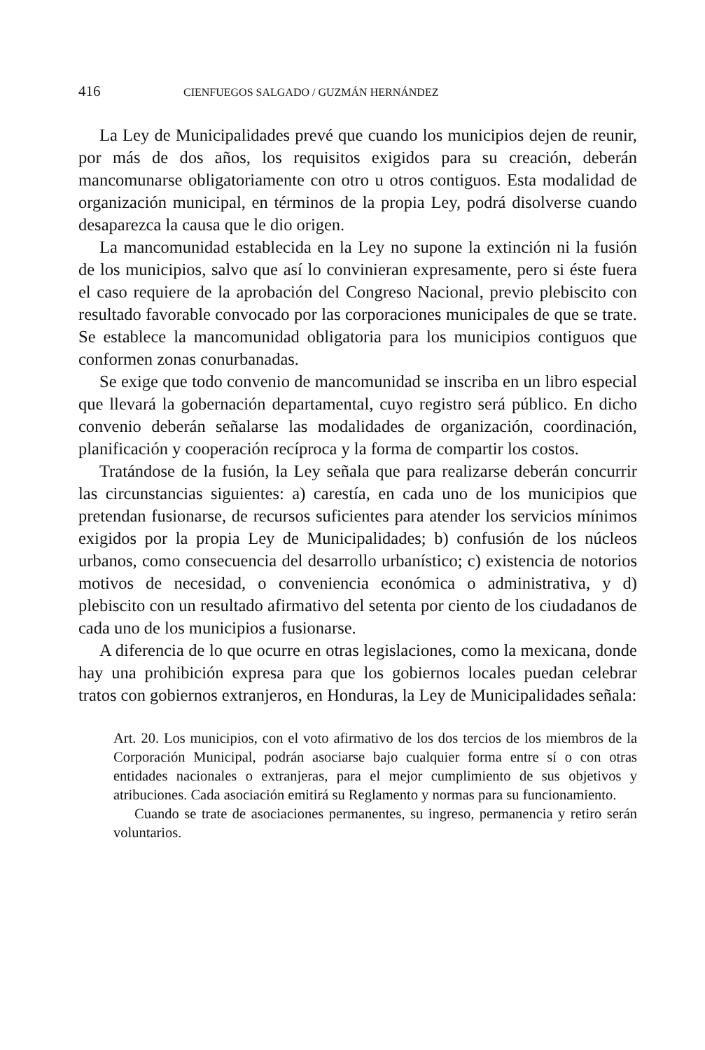416 CIENFUEGOS SALGADO / GUZMÁN HERNÁNDEZ
La Ley de Municipalidades prevé que cuando los municipios dejen de reunir, por más de dos años, los requisitos exigidos para su creación, deberán mancomunarse obligatoriamente con otro u otros contiguos. Esta modalidad de organización municipal, en términos de la propia Ley, podrá disolverse cuando desaparezca la causa que le dio origen.
La mancomunidad establecida en la Ley no supone la extinción ni la fusión de los municipios, salvo que así lo convinieran expresamente, pero si éste fuera el caso requiere de la aprobación del Congreso Nacional, previo plebiscito con resultado favorable convocado por las corporaciones municipales de que se trate. Se establece la mancomunidad obligatoria para los municipios contiguos que conformen zonas conurbanadas.
Se exige que todo convenio de mancomunidad se inscriba en un libro especial que llevará la gobernación departamental, cuyo registro será público. En dicho convenio deberán señalarse las modalidades de organización, coordinación, planificación y cooperación recíproca y la forma de compartir los costos.
Tratándose de la fusión, la Ley señala que para realizarse deberán concurrir las circunstancias siguientes: a) carestía, en cada uno de los municipios que pretendan fusionarse, de recursos suficientes para atender los servicios mínimos exigidos por la propia Ley de Municipalidades; b) confusión de los núcleos urbanos, como consecuencia del desarrollo urbanístico; c) existencia de notorios motivos de necesidad, o conveniencia económica o administrativa, y d) plebiscito con un resultado afirmativo del setenta por ciento de los ciudadanos de cada uno de los municipios a fusionarse.
A diferencia de lo que ocurre en otras legislaciones, como la mexicana, donde hay una prohibición expresa para que los gobiernos locales puedan celebrar tratos con gobiernos extranjeros, en Honduras, la Ley de Municipalidades señala:
Art. 20. Los municipios, con el voto afirmativo de los dos tercios de los miembros de la Corporación Municipal, podrán asociarse bajo cualquier forma entre sí o con otras entidades nacionales o extranjeras, para el mejor cumplimiento de sus objetivos y atribuciones. Cada asociación emitirá su Reglamento y normas para su funcionamiento.
Cuando se trate de asociaciones permanentes, su ingreso, permanencia y retiro serán voluntarios.